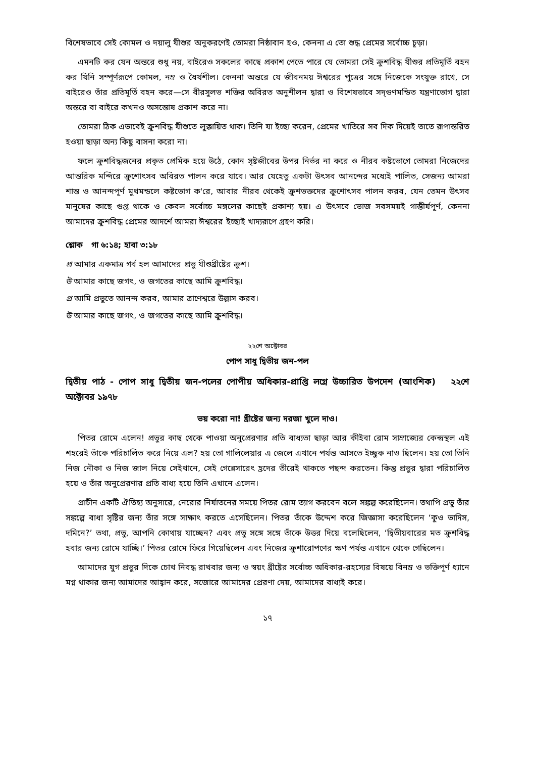বিশেষভাবে সেই কোমল ও দয়ালু যীশুর অনুকরণেই তোমরা নিষ্ঠাবান হও, কেননা এ তো শুদ্ধ প্রেমের সর্বোচ্চ চূড়া।
এমনটি কর যেন অন্তরে শুধু নয়, বাইরেও সকলের কাছে প্রকাশ পেতে পারে যে তোমরা সেই ক্রুশবিদ্ধ যীশুর প্রতিমূর্তি বহন কর যিনি সম্পূর্ণরূপে কোমল, নম্র ও ধৈর্যশীল। কেননা অন্তরে যে জীবনময় ঈশ্বরের পুত্রের সঙ্গে নিজেকে সংযুক্ত রাখে, সে বাইরেও তাঁর প্রতিমূর্তি বহন করে—সে বীরসুলভ শক্তির অবিরত অনুশীলন দ্বারা ও বিশেষভাবে সদ্‌গুণমন্ডিত যন্ত্রণাভোগ দ্বারা অন্তরে বা বাইরে কখনও অসন্তোষ প্রকাশ করে না।
তোমরা ঠিক এভাবেই ক্রুশবিদ্ধ যীশুতে লুক্কায়িত থাক। তিনি যা ইচ্ছা করেন, প্রেমের খাতিরে সব দিক দিয়েই তাতে রূপান্তরিত হওয়া ছাড়া অন্য কিছু বাসনা করো না।
ফলে ক্রুশবিদ্ধজনের প্রকৃত প্রেমিক হয়ে উঠে, কোন সৃষ্টজীবের উপর নির্ভর না করে ও নীরব কষ্টভোগে তোমরা নিজেদের আন্তরিক মন্দিরে ক্রুশোৎসব অবিরত পালন করে যাবে। আর যেহেতু একটা উৎসব আনন্দের মধ্যেই পালিত, সেজন্য আমরা শান্ত ও আনন্দপূর্ণ মুখমন্ডলে কষ্টভোগ ক'রে, আবার নীরব থেকেই ক্রুশভক্তদের ক্রুশোৎসব পালন করব, যেন তেমন উৎসব মানুষের কাছে গুপ্ত থাকে ও কেবল সর্বোচ্চ মঙ্গলের কাছেই প্রকাশ্য হয়। এ উৎসবে ভোজ সবসময়ই গাম্ভীর্যপূর্ণ, কেননা আমাদের ক্রুশবিদ্ধ প্রেমের আদর্শে আমরা ঈশ্বরের ইচ্ছাই খাদ্যরূপে গ্রহণ করি।
শ্লোক গা ৬:১৪; হাবা ৩:১৮
প্র আমার একমাত্র গর্ব হল আমাদের প্রভু যীশুখ্রীষ্টের ক্রুশ।
উ আমার কাছে জগৎ, ও জগতের কাছে আমি ক্রুশবিদ্ধ।
প্র আমি প্রভুতে আনন্দ করব, আমার ত্রাণেশ্বরে উল্লাস করব।
উ আমার কাছে জগৎ, ও জগতের কাছে আমি ক্রুশবিদ্ধ।
২২শে অক্টোবর
পোপ সাধু দ্বিতীয় জন-পল
দ্বিতীয় পাঠ - পোপ সাধু দ্বিতীয় জন-পলের পোপীয় অধিকার-প্রাপ্তি লগ্নে উচ্চারিত উপদেশ (আংশিক) ২২শে অক্টোবর ১৯৭৮
ভয় করো না! খ্রীষ্টের জন্য দরজা খুলে দাও।
পিতর রোমে এলেন! প্রভুর কাছ থেকে পাওয়া অনুপ্রেরণার প্রতি বাধ্যতা ছাড়া আর কীইবা রোম সাম্রাজ্যের কেন্দ্রস্থল এই শহরেই তাঁকে পরিচালিত করে নিয়ে এল? হয় তো গালিলেয়ার এ জেলে এখানে পর্যন্ত আসতে ইচ্ছুক নাও ছিলেন। হয় তো তিনি নিজ নৌকা ও নিজ জাল নিয়ে সেইখানে, সেই গেন্নেসারেৎ হ্রদের তীরেই থাকতে পছন্দ করতেন। কিন্তু প্রভুর দ্বারা পরিচালিত হয়ে ও তাঁর অনুপ্রেরণার প্রতি বাধ্য হয়ে তিনি এখানে এলেন।
প্রাচীন একটি ঐতিহ্য অনুসারে, নেরোর নির্যাতনের সময়ে পিতর রোম ত্যাগ করবেন বলে সঙ্কল্প করেছিলেন। তথাপি প্রভু তাঁর সঙ্কল্পে বাধা সৃষ্টির জন্য তাঁর সঙ্গে সাক্ষাৎ করতে এসেছিলেন। পিতর তাঁকে উদ্দেশ করে জিজ্ঞাসা করেছিলেন ‘কুও ভাদিস, দমিনে?’ তথা, প্রভু, আপনি কোথায় যাচ্ছেন? এবং প্রভু সঙ্গে সঙ্গে তাঁকে উত্তর দিয়ে বলেছিলেন, ‘দ্বিতীয়বারের মত ক্রুশবিদ্ধ হবার জন্য রোমে যাচ্ছি।’ পিতর রোমে ফিরে গিয়েছিলেন এবং নিজের ক্রুশারোপণের ক্ষণ পর্যন্ত এখানে থেকে গেছিলেন।
আমাদের যুগ প্রভুর দিকে চোখ নিবদ্ধ রাখবার জন্য ও স্বয়ং খ্রীষ্টের সর্বোচ্চ অধিকার-রহস্যের বিষয়ে বিনম্র ও ভক্তিপূর্ণ ধ্যানে মগ্ন থাকার জন্য আমাদের আহ্বান করে, সজোরে আমাদের প্রেরণা দেয়, আমাদের বাধ্যই করে।
১৭